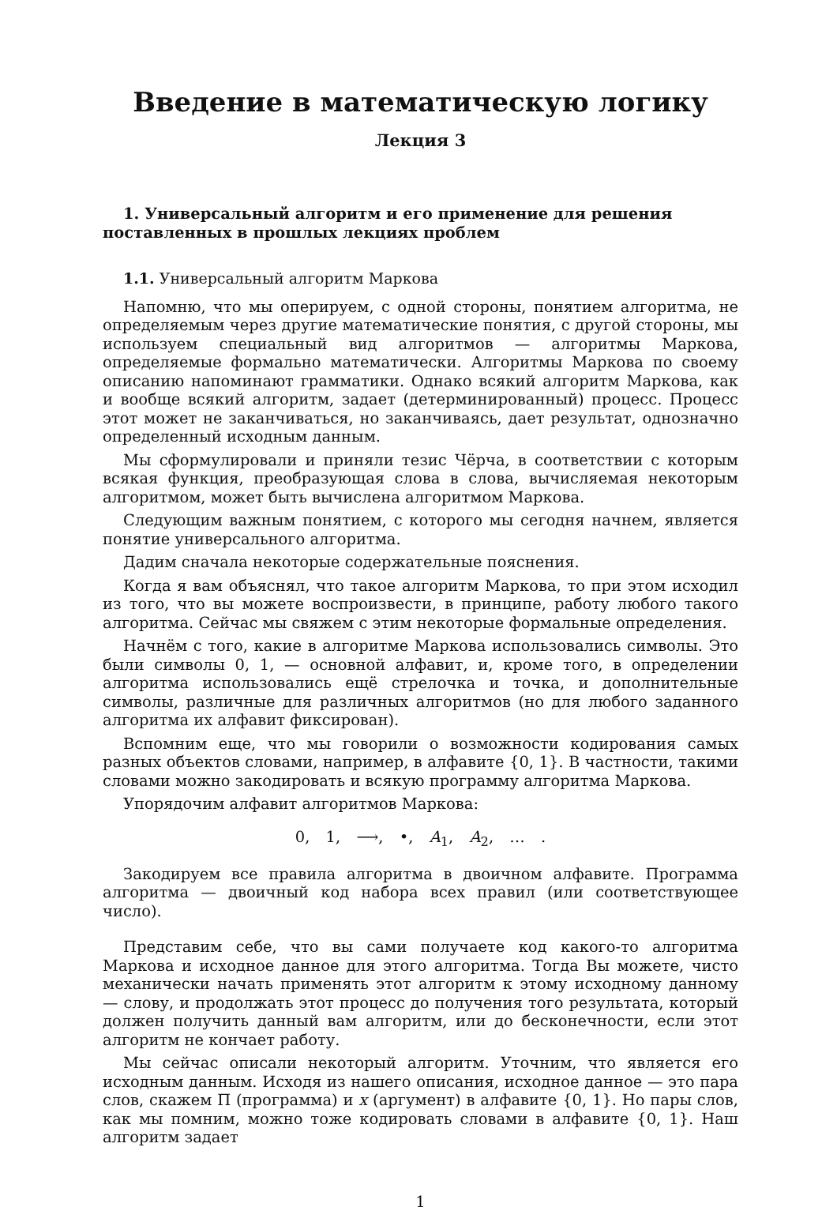Введение в математическую логику
Лекция 3
1. Универсальный алгоритм и его применение для решения поставленных в прошлых лекциях проблем
1.1. Универсальный алгоритм Маркова
Напомню, что мы оперируем, с одной стороны, понятием алгоритма, не определяемым через другие математические понятия, с другой стороны, мы используем специальный вид алгоритмов — алгоритмы Маркова, определяемые формально математически. Алгоритмы Маркова по своему описанию напоминают грамматики. Однако всякий алгоритм Маркова, как и вообще всякий алгоритм, задает (детерминированный) процесс. Процесс этот может не заканчиваться, но заканчиваясь, дает результат, однозначно определенный исходным данным.
Мы сформулировали и приняли тезис Чёрча, в соответствии с которым всякая функция, преобразующая слова в слова, вычисляемая некоторым алгоритмом, может быть вычислена алгоритмом Маркова.
Следующим важным понятием, с которого мы сегодня начнем, является понятие универсального алгоритма.
Дадим сначала некоторые содержательные пояснения.
Когда я вам объяснял, что такое алгоритм Маркова, то при этом исходил из того, что вы можете воспроизвести, в принципе, работу любого такого алгоритма. Сейчас мы свяжем с этим некоторые формальные определения.
Начнём с того, какие в алгоритме Маркова использовались символы. Это были символы 0, 1, — основной алфавит, и, кроме того, в определении алгоритма использовались ещё стрелочка и точка, и дополнительные символы, различные для различных алгоритмов (но для любого заданного алгоритма их алфавит фиксирован).
Вспомним еще, что мы говорили о возможности кодирования самых разных объектов словами, например, в алфавите {0, 1}. В частности, такими словами можно закодировать и всякую программу алгоритма Маркова.
Упорядочим алфавит алгоритмов Маркова:
0, 1, ⟶, •, A<sub>1</sub>, A<sub>2</sub>, … .
Закодируем все правила алгоритма в двоичном алфавите. Программа алгоритма — двоичный код набора всех правил (или соответствующее число).
Представим себе, что вы сами получаете код какого-то алгоритма Маркова и исходное данное для этого алгоритма. Тогда Вы можете, чисто механически начать применять этот алгоритм к этому исходному данному — слову, и продолжать этот процесс до получения того результата, который должен получить данный вам алгоритм, или до бесконечности, если этот алгоритм не кончает работу.
Мы сейчас описали некоторый алгоритм. Уточним, что является его исходным данным. Исходя из нашего описания, исходное данное — это пара слов, скажем Π (программа) и x (аргумент) в алфавите {0, 1}. Но пары слов, как мы помним, можно тоже кодировать словами в алфавите {0, 1}. Наш алгоритм задает
1